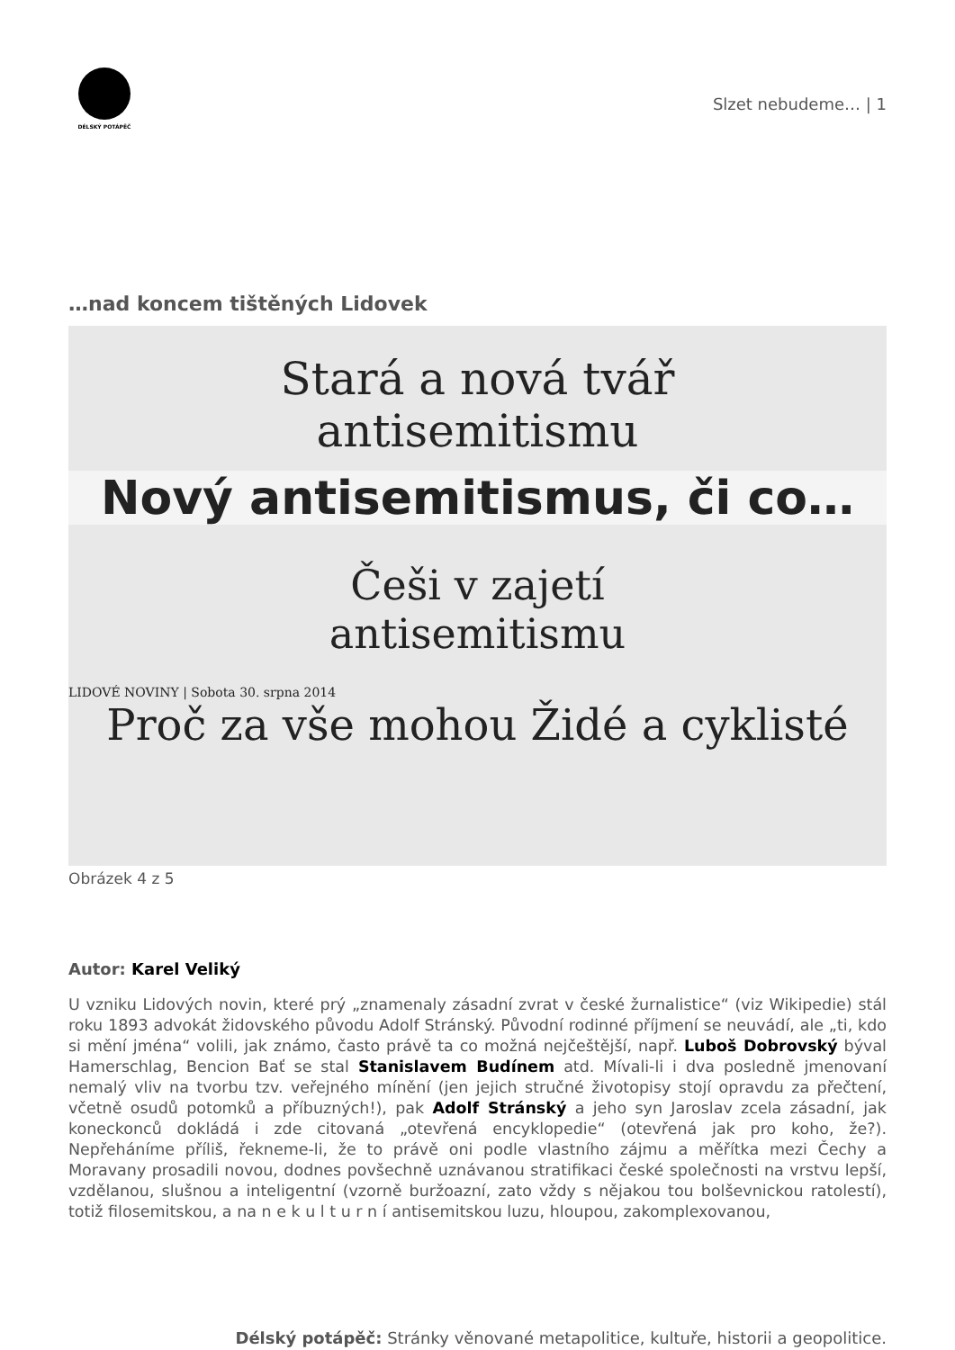DÉLSKÝ POTÁPĚČ
Slzet nebudeme… | 1
…nad koncem tištěných Lidovek
Stará a nová tvář
antisemitismu
Nový antisemitismus, či co…
Češi v zajetí
antisemitismu
LIDOVÉ NOVINY | Sobota 30. srpna 2014
Proč za vše mohou Židé a cyklisté
Obrázek 4 z 5
Autor: Karel Veliký
U vzniku Lidových novin, které prý „znamenaly zásadní zvrat v české žurnalistice“ (viz Wikipedie) stál roku 1893 advokát židovského původu Adolf Stránský. Původní rodinné příjmení se neuvádí, ale „ti, kdo si mění jména“ volili, jak známo, často právě ta co možná nejčeštější, např. Luboš Dobrovský býval Hamerschlag, Bencion Bať se stal Stanislavem Budínem atd. Mívali-li i dva posledně jmenovaní nemalý vliv na tvorbu tzv. veřejného mínění (jen jejich stručné životopisy stojí opravdu za přečtení, včetně osudů potomků a příbuzných!), pak Adolf Stránský a jeho syn Jaroslav zcela zásadní, jak koneckonců dokládá i zde citovaná „otevřená encyklopedie“ (otevřená jak pro koho, že?). Nepřeháníme příliš, řekneme-li, že to právě oni podle vlastního zájmu a měřítka mezi Čechy a Moravany prosadili novou, dodnes povšechně uznávanou stratifikaci české společnosti na vrstvu lepší, vzdělanou, slušnou a inteligentní (vzorně buržoazní, zato vždy s nějakou tou bolševnickou ratolestí), totiž filosemitskou, a na n e k u l t u r n í antisemitskou luzu, hloupou, zakomplexovanou,
Délský potápěč: Stránky věnované metapolitice, kultuře, historii a geopolitice.